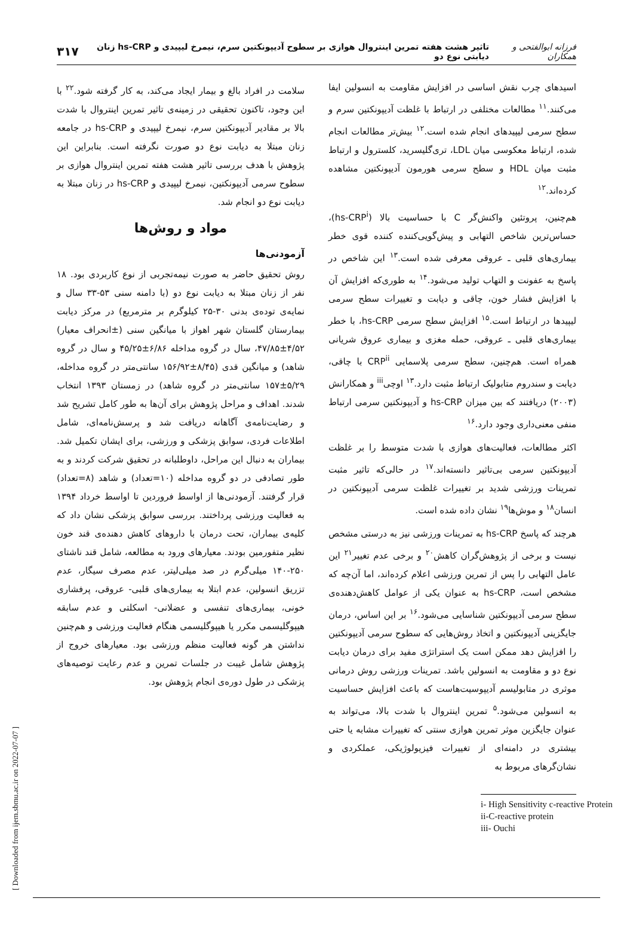فرزانه ابوالفتحی و همکاران تاثیر هشت هفته تمرین اینتروال هوازی بر سطوح آدیپونکتین سرم، نیمرخ لیپیدی و hs-CRP زنان دیابتی نوع دو ۳۱۷
اسیدهای چرب نقش اساسی در افزایش مقاومت به انسولین ایفا می‌کنند.<sup>۱۱</sup> مطالعات مختلفی در ارتباط با غلظت آدیپونکتین سرم و سطح سرمی لیپیدهای انجام شده است.<sup>۱۲</sup> بیش‌تر مطالعات انجام شده، ارتباط معکوسی میان LDL، تری‌گلیسرید، کلسترول و ارتباط مثبت میان HDL و سطح سرمی هورمون آدیپونکتین مشاهده کرده‌اند.<sup>۱۲</sup>
هم‌چنین، پروتئین واکنش‌گر C با حساسیت بالا (hs-CRP<sup>i</sup>)، حساس‌ترین شاخص التهابی و پیش‌گویی‌کننده کننده قوی خطر بیماری‌های قلبی ـ عروقی معرفی شده است.<sup>۱۳</sup> این شاخص در پاسخ به عفونت و التهاب تولید می‌شود.<sup>۱۴</sup> به طوری‌که افزایش آن با افزایش فشار خون، چاقی و دیابت و تغییرات سطح سرمی لیپیدها در ارتباط است.<sup>۱۵</sup> افزایش سطح سرمی hs-CRP، با خطر بیماری‌های قلبی ـ عروقی، حمله مغزی و بیماری عروق شریانی همراه است. هم‌چنین، سطح سرمی پلاسمایی CRP<sup>ii</sup> با چاقی، دیابت و سندروم متابولیک ارتباط مثبت دارد.<sup>۱۳</sup> اوچی<sup>iii</sup> و همکارانش (۲۰۰۳) دریافتند که بین میزان hs-CRP و آدیپونکتین سرمی ارتباط منفی معنی‌داری وجود دارد.<sup>۱۶</sup>
اکثر مطالعات، فعالیت‌های هوازی با شدت متوسط را بر غلظت آدیپونکتین سرمی بی‌تاثیر دانسته‌اند.<sup>۱۷</sup> در حالی‌که تاثیر مثبت تمرینات ورزشی شدید بر تغییرات غلظت سرمی آدیپونکتین در انسان<sup>۱۸</sup> و موش‌ها<sup>۱۹</sup> نشان داده شده است.
هرچند که پاسخ hs-CRP به تمرینات ورزشی نیز به درستی مشخص نیست و برخی از پژوهش‌گران کاهش<sup>۲۰</sup> و برخی عدم تغییر<sup>۲۱</sup> این عامل التهابی را پس از تمرین ورزشی اعلام کرده‌اند، اما آن‌چه که مشخص است، hs-CRP به عنوان یکی از عوامل کاهش‌دهنده‌ی سطح سرمی آدیپونکتین شناسایی می‌شود.<sup>۱۶</sup> بر این اساس، درمان جایگزینی آدیپونکتین و اتخاذ روش‌هایی که سطوح سرمی آدیپونکتین را افزایش دهد ممکن است یک استراتژی مفید برای درمان دیابت نوع دو و مقاومت به انسولین باشد. تمرینات ورزشی روش درمانی موثری در متابولیسم آدیپوسیت‌هاست که باعث افزایش حساسیت به انسولین می‌شود.<sup>۵</sup> تمرین اینتروال با شدت بالا، می‌تواند به عنوان جایگزین موثر تمرین هوازی سنتی که تغییرات مشابه یا حتی بیشتری در دامنه‌ای از تغییرات فیزیولوژیکی، عملکردی و نشان‌گرهای مربوط به
i- High Sensitivity c-reactive Protein
ii-C-reactive protein
iii- Ouchi
سلامت در افراد بالغ و بیمار ایجاد می‌کند، به کار گرفته شود.<sup>۲۲</sup> با این وجود، تاکنون تحقیقی در زمینه‌ی تاثیر تمرین اینتروال با شدت بالا بر مقادیر آدیپونکتین سرم، نیمرخ لیپیدی و hs-CRP در جامعه زنان مبتلا به دیابت نوع دو صورت نگرفته است. بنابراین این پژوهش با هدف بررسی تاثیر هشت هفته تمرین اینتروال هوازی بر سطوح سرمی آدیپونکتین، نیمرخ لیپیدی و hs-CRP در زنان مبتلا به دیابت نوع دو انجام شد.
مواد و روش‌ها
آزمودنی‌ها
روش تحقیق حاضر به صورت نیمه‌تجربی از نوع کاربردی بود. ۱۸ نفر از زنان مبتلا به دیابت نوع دو (با دامنه سنی ۵۳-۳۳ سال و نمایه‌ی توده‌ی بدنی ۳۰-۲۵ کیلوگرم بر مترمربع) در مرکز دیابت بیمارستان گلستان شهر اهواز با میانگین سنی (±انحراف معیار) ۴/۵۲±۴۷/۸۵، سال در گروه مداخله ۶/۸۶±۴۵/۲۵ و سال در گروه شاهد) و میانگین قدی (۸/۴۵±۱۵۶/۹۲ سانتی‌متر در گروه مداخله، ۵/۲۹±۱۵۷ سانتی‌متر در گروه شاهد) در زمستان ۱۳۹۳ انتخاب شدند. اهداف و مراحل پژوهش برای آن‌ها به طور کامل تشریح شد و رضایت‌نامه‌ی آگاهانه دریافت شد و پرسش‌نامه‌ای، شامل اطلاعات فردی، سوابق پزشکی و ورزشی، برای ایشان تکمیل شد. بیماران به دنبال این مراحل، داوطلبانه در تحقیق شرکت کردند و به طور تصادفی در دو گروه مداخله (۱۰=تعداد) و شاهد (۸=تعداد) قرار گرفتند. آزمودنی‌ها از اواسط فروردین تا اواسط خرداد ۱۳۹۴ به فعالیت ورزشی پرداختند. بررسی سوابق پزشکی نشان داد که کلیه‌ی بیماران، تحت درمان با داروهای کاهش دهنده‌ی قند خون نظیر متفورمین بودند. معیارهای ورود به مطالعه، شامل قند ناشتای ۲۵۰-۱۴۰ میلی‌گرم در صد میلی‌لیتر، عدم مصرف سیگار، عدم تزریق انسولین، عدم ابتلا به بیماری‌های قلبی- عروقی، پرفشاری خونی، بیماری‌های تنفسی و عضلانی- اسکلتی و عدم سابقه هیپوگلیسمی مکرر یا هیپوگلیسمی هنگام فعالیت ورزشی و هم‌چنین نداشتن هر گونه فعالیت منظم ورزشی بود. معیارهای خروج از پژوهش شامل غیبت در جلسات تمرین و عدم رعایت توصیه‌های پزشکی در طول دوره‌ی انجام پژوهش بود.
[ Downloaded from ijem.sbmu.ac.ir on 2022-07-07 ]